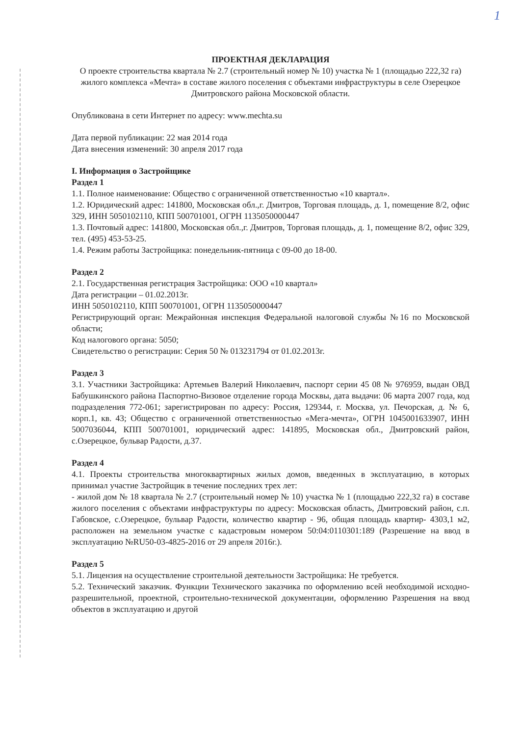1
ПРОЕКТНАЯ ДЕКЛАРАЦИЯ
О проекте строительства квартала № 2.7 (строительный номер № 10) участка № 1 (площадью 222,32 га) жилого комплекса «Мечта» в составе жилого поселения с объектами инфраструктуры в селе Озерецкое Дмитровского района Московской области.
Опубликована в сети Интернет по адресу: www.mechta.su
Дата первой публикации: 22 мая 2014 года
Дата внесения изменений: 30 апреля 2017 года
I. Информация о Застройщике
Раздел 1
1.1. Полное наименование: Общество с ограниченной ответственностью «10 квартал».
1.2. Юридический адрес: 141800, Московская обл.,г. Дмитров, Торговая площадь, д. 1, помещение 8/2, офис 329, ИНН 5050102110, КПП 500701001, ОГРН 1135050000447
1.3. Почтовый адрес: 141800, Московская обл.,г. Дмитров, Торговая площадь, д. 1, помещение 8/2, офис 329, тел. (495) 453-53-25.
1.4. Режим работы Застройщика: понедельник-пятница с 09-00 до 18-00.
Раздел 2
2.1. Государственная регистрация Застройщика: ООО «10 квартал»
Дата регистрации – 01.02.2013г.
ИНН 5050102110, КПП 500701001, ОГРН 1135050000447
Регистрирующий орган: Межрайонная инспекция Федеральной налоговой службы №16 по Московской области;
Код налогового органа: 5050;
Свидетельство о регистрации: Серия 50 № 013231794 от 01.02.2013г.
Раздел 3
3.1. Участники Застройщика: Артемьев Валерий Николаевич, паспорт серии 45 08 № 976959, выдан ОВД Бабушкинского района Паспортно-Визовое отделение города Москвы, дата выдачи: 06 марта 2007 года, код подразделения 772-061; зарегистрирован по адресу: Россия, 129344, г. Москва, ул. Печорская, д. № 6, корп.1, кв. 43; Общество с ограниченной ответственностью «Мега-мечта», ОГРН 1045001633907, ИНН 5007036044, КПП 500701001, юридический адрес: 141895, Московская обл., Дмитровский район, с.Озерецкое, бульвар Радости, д.37.
Раздел 4
4.1. Проекты строительства многоквартирных жилых домов, введенных в эксплуатацию, в которых принимал участие Застройщик в течение последних трех лет:
- жилой дом № 18 квартала № 2.7 (строительный номер № 10) участка № 1 (площадью 222,32 га) в составе жилого поселения с объектами инфраструктуры по адресу: Московская область, Дмитровский район, с.п. Габовское, с.Озерецкое, бульвар Радости, количество квартир - 96, общая площадь квартир- 4303,1 м2, расположен на земельном участке с кадастровым номером 50:04:0110301:189 (Разрешение на ввод в эксплуатацию №RU50-03-4825-2016 от 29 апреля 2016г.).
Раздел 5
5.1. Лицензия на осуществление строительной деятельности Застройщика: Не требуется.
5.2. Технический заказчик. Функции Технического заказчика по оформлению всей необходимой исходно-разрешительной, проектной, строительно-технической документации, оформлению Разрешения на ввод объектов в эксплуатацию и другой